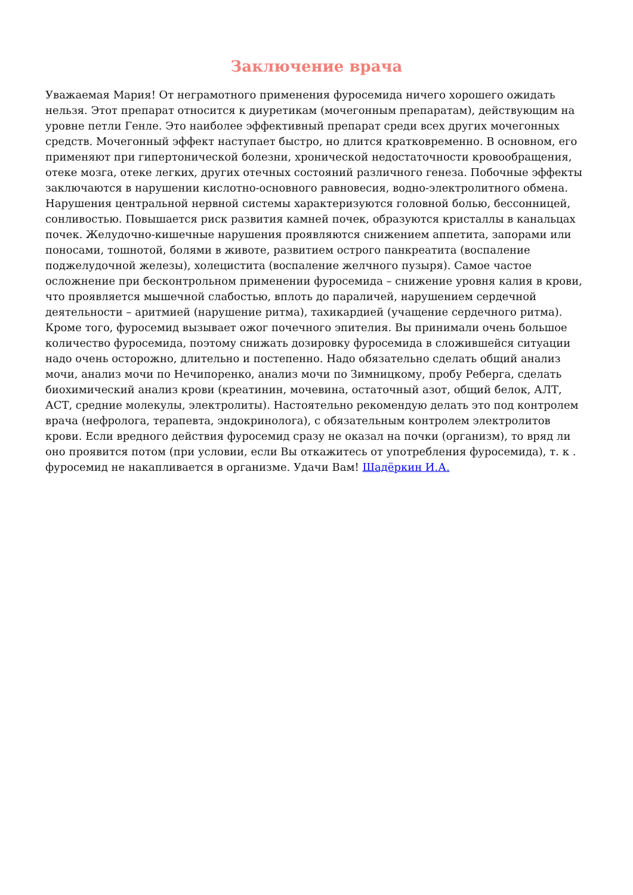Заключение врача
Уважаемая Мария! От неграмотного применения фуросемида ничего хорошего ожидать нельзя. Этот препарат относится к диуретикам (мочегонным препаратам), действующим на уровне петли Генле. Это наиболее эффективный препарат среди всех других мочегонных средств. Мочегонный эффект наступает быстро, но длится кратковременно. В основном, его применяют при гипертонической болезни, хронической недостаточности кровообращения, отеке мозга, отеке легких, других отечных состояний различного генеза. Побочные эффекты заключаются в нарушении кислотно-основного равновесия, водно-электролитного обмена. Нарушения центральной нервной системы характеризуются головной болью, бессонницей, сонливостью. Повышается риск развития камней почек, образуются кристаллы в канальцах почек. Желудочно-кишечные нарушения проявляются снижением аппетита, запорами или поносами, тошнотой, болями в животе, развитием острого панкреатита (воспаление поджелудочной железы), холецистита (воспаление желчного пузыря). Самое частое осложнение при бесконтрольном применении фуросемида – снижение уровня калия в крови, что проявляется мышечной слабостью, вплоть до параличей, нарушением сердечной деятельности – аритмией (нарушение ритма), тахикардией (учащение сердечного ритма). Кроме того, фуросемид вызывает ожог почечного эпителия. Вы принимали очень большое количество фуросемида, поэтому снижать дозировку фуросемида в сложившейся ситуации надо очень осторожно, длительно и постепенно. Надо обязательно сделать общий анализ мочи, анализ мочи по Нечипоренко, анализ мочи по Зимницкому, пробу Реберга, сделать биохимический анализ крови (креатинин, мочевина, остаточный азот, общий белок, АЛТ, АСТ, средние молекулы, электролиты). Настоятельно рекомендую делать это под контролем врача (нефролога, терапевта, эндокринолога), с обязательным контролем электролитов крови. Если вредного действия фуросемид сразу не оказал на почки (организм), то вряд ли оно проявится потом (при условии, если Вы откажитесь от употребления фуросемида), т. к . фуросемид не накапливается в организме. Удачи Вам! Шадёркин И.А.